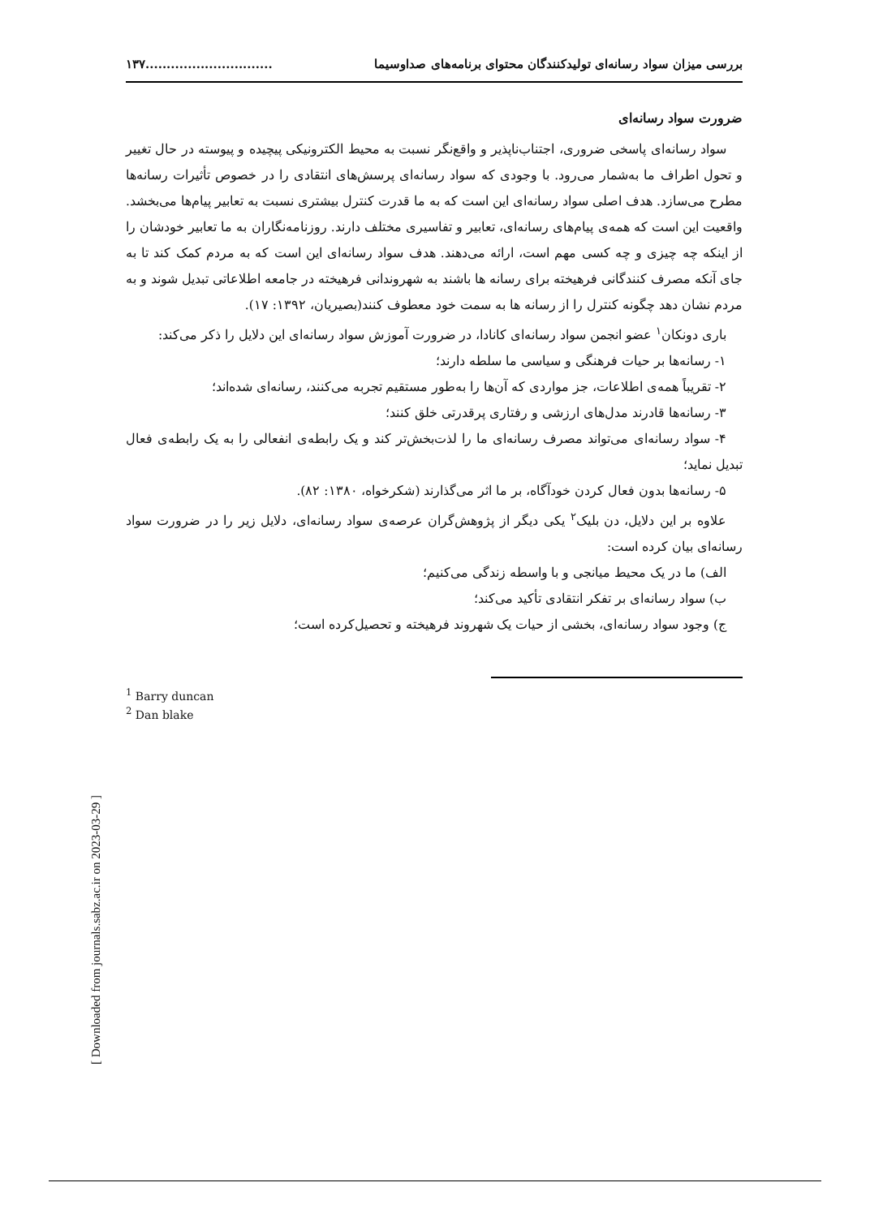بررسی میزان سواد رسانه‌ای تولیدکنندگان محتوای برنامه‌های صداوسیما..............................۱۳۷
ضرورت سواد رسانه‌ای
سواد رسانه‌ای پاسخی ضروری، اجتناب‌ناپذیر و واقع‌نگر نسبت به محیط الکترونیکی پیچیده و پیوسته در حال تغییر و تحول اطراف ما به‌شمار می‌رود. با وجودی که سواد رسانه‌ای پرسش‌های انتقادی را در خصوص تأثیرات رسانه‌ها مطرح می‌سازد. هدف اصلی سواد رسانه‌ای این است که به ما قدرت کنترل بیشتری نسبت به تعابیر پیام‌ها می‌بخشد. واقعیت این است که همه‌ی پیام‌های رسانه‌ای، تعابیر و تفاسیری مختلف دارند. روزنامه‌نگاران به ما تعابیر خودشان را از اینکه چه چیزی و چه کسی مهم است، ارائه می‌دهند. هدف سواد رسانه‌ای این است که به مردم کمک کند تا به جای آنکه مصرف کنندگانی فرهیخته برای رسانه ها باشند به شهروندانی فرهیخته در جامعه اطلاعاتی تبدیل شوند و به مردم نشان دهد چگونه کنترل را از رسانه ها به سمت خود معطوف کنند(بصیریان، ۱۳۹۲: ۱۷).
باری دونکان<sup>۱</sup> عضو انجمن سواد رسانه‌ای کانادا، در ضرورت آموزش سواد رسانه‌ای این دلایل را ذکر می‌کند:
۱- رسانه‌ها بر حیات فرهنگی و سیاسی ما سلطه دارند؛
۲- تقریباً همه‌ی اطلاعات، جز مواردی که آن‌ها را به‌طور مستقیم تجربه می‌کنند، رسانه‌ای شده‌اند؛
۳- رسانه‌ها قادرند مدل‌های ارزشی و رفتاری پرقدرتی خلق کنند؛
۴- سواد رسانه‌ای می‌تواند مصرف رسانه‌ای ما را لذت‌بخش‌تر کند و یک رابطه‌ی انفعالی را به یک رابطه‌ی فعال تبدیل نماید؛
۵- رسانه‌ها بدون فعال کردن خودآگاه، بر ما اثر می‌گذارند (شکرخواه، ۱۳۸۰: ۸۲).
علاوه بر این دلایل، دن بلیک<sup>۲</sup> یکی دیگر از پژوهش‌گران عرصه‌ی سواد رسانه‌ای، دلایل زیر را در ضرورت سواد رسانه‌ای بیان کرده است:
الف) ما در یک محیط میانجی و با واسطه زندگی می‌کنیم؛
ب) سواد رسانه‌ای بر تفکر انتقادی تأکید می‌کند؛
ج) وجود سواد رسانه‌ای، بخشی از حیات یک شهروند فرهیخته و تحصیل‌کرده است؛
<sup>1</sup> Barry duncan
<sup>2</sup> Dan blake
[ Downloaded from journals.sabz.ac.ir on 2023-03-29 ]